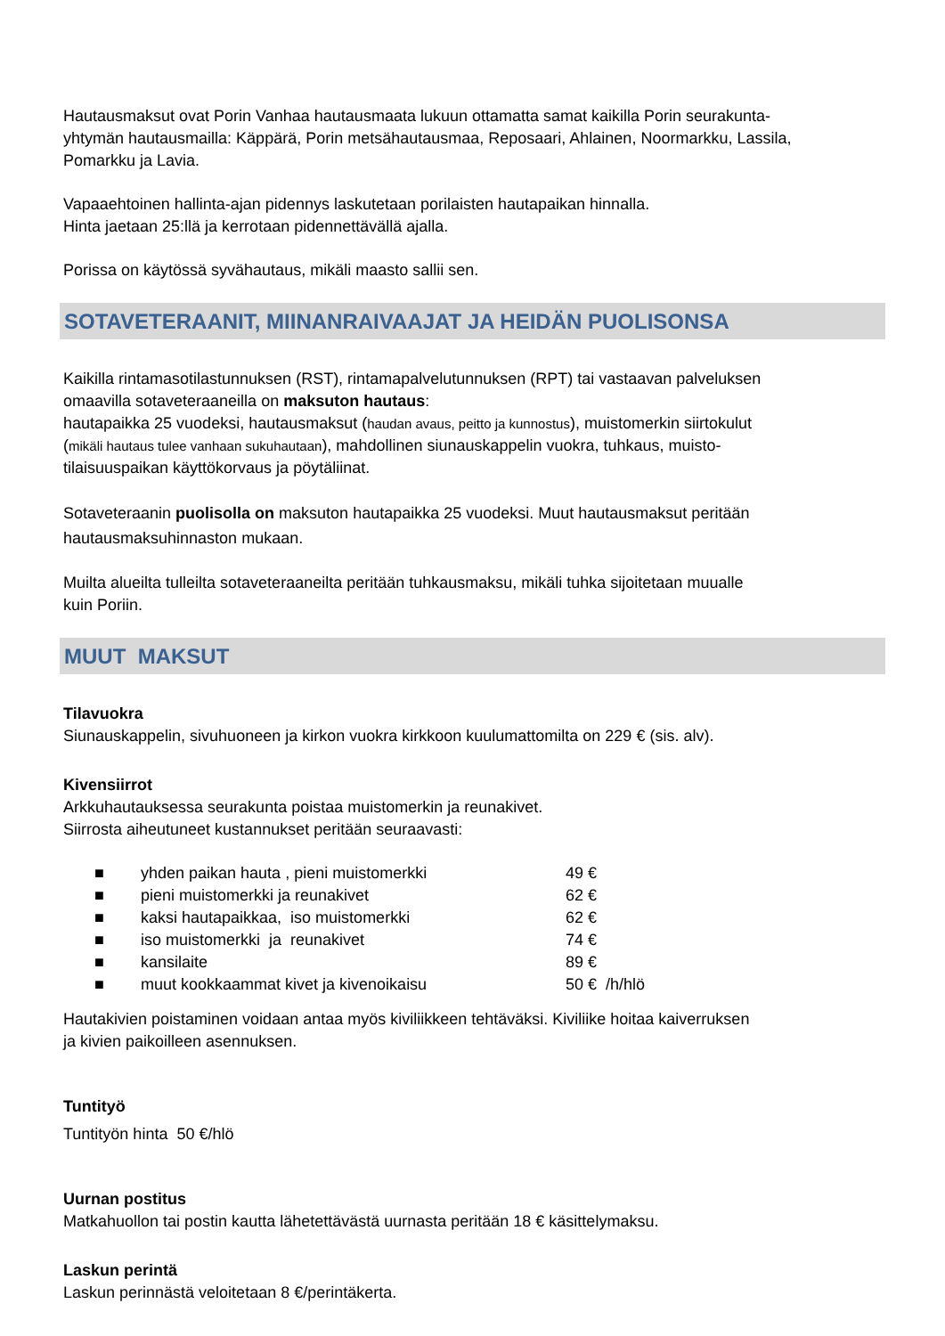Hautausmaksut ovat Porin Vanhaa hautausmaata lukuun ottamatta samat kaikilla Porin seurakunta-
yhtymän hautausmailla: Käppärä, Porin metsähautausmaa, Reposaari, Ahlainen, Noormarkku, Lassila,
Pomarkku ja Lavia.
Vapaaehtoinen hallinta-ajan pidennys laskutetaan porilaisten hautapaikan hinnalla.
Hinta jaetaan 25:llä ja kerrotaan pidennettävällä ajalla.
Porissa on käytössä syvähautaus, mikäli maasto sallii sen.
SOTAVETERAANIT, MIINANRAIVAAJAT JA HEIDÄN PUOLISONSA
Kaikilla rintamasotilastunnuksen (RST), rintamapalvelutunnuksen (RPT) tai vastaavan palveluksen
omaavilla sotaveteraaneilla on maksuton hautaus:
hautapaikka 25 vuodeksi, hautausmaksut (haudan avaus, peitto ja kunnostus), muistomerkin siirtokulut
(mikäli hautaus tulee vanhaan sukuhautaan), mahdollinen siunauskappelin vuokra, tuhkaus, muisto-
tilaisuuspaikan käyttökorvaus ja pöytäliinat.
Sotaveteraanin puolisolla on maksuton hautapaikka 25 vuodeksi. Muut hautausmaksut peritään
hautausmaksuhinnaston mukaan.
Muilta alueilta tulleilta sotaveteraaneilta peritään tuhkausmaksu, mikäli tuhka sijoitetaan muualle
kuin Poriin.
MUUT MAKSUT
Tilavuokra
Siunauskappelin, sivuhuoneen ja kirkon vuokra kirkkoon kuulumattomilta on 229 € (sis. alv).
Kivensiirrot
Arkkuhautauksessa seurakunta poistaa muistomerkin ja reunakivet.
Siirrosta aiheutuneet kustannukset peritään seuraavasti:
■ yhden paikan hauta , pieni muistomerkki 49 €
■ pieni muistomerkki ja reunakivet 62 €
■ kaksi hautapaikkaa, iso muistomerkki 62 €
■ iso muistomerkki ja reunakivet 74 €
■ kansilaite 89 €
■ muut kookkaammat kivet ja kivenoikaisu 50 € /h/hlö
Hautakivien poistaminen voidaan antaa myös kiviliikkeen tehtäväksi. Kiviliike hoitaa kaiverruksen
ja kivien paikoilleen asennuksen.
Tuntityö
Tuntityön hinta 50 €/hlö
Uurnan postitus
Matkahuollon tai postin kautta lähetettävästä uurnasta peritään 18 € käsittelymaksu.
Laskun perintä
Laskun perinnästä veloitetaan 8 €/perintäkerta.